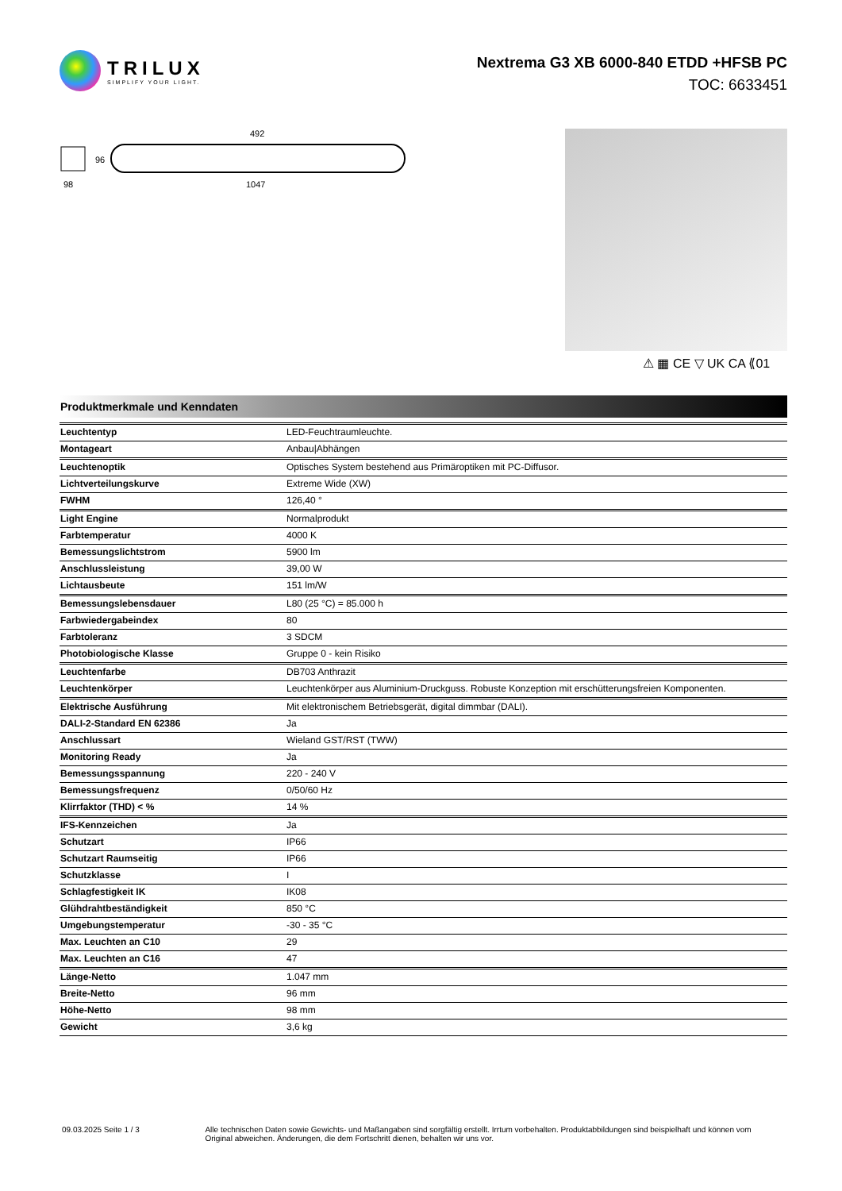TRILUX
SIMPLIFY YOUR LIGHT.
Nextrema G3 XB 6000-840 ETDD +HFSB PC
TOC: 6633451
492
1047
98
96
⚠ ▦ CE ▽ UK CA ⟪01
Produktmerkmale und Kenndaten
| Leuchtentyp | LED-Feuchtraumleuchte. |
| Montageart | Anbau/Abhängen |
| Leuchtenoptik | Optisches System bestehend aus Primäroptiken mit PC-Diffusor. |
| Lichtverteilungskurve | Extreme Wide (XW) |
| FWHM | 126,40 ° |
| Light Engine | Normalprodukt |
| Farbtemperatur | 4000 K |
| Bemessungslichtstrom | 5900 lm |
| Anschlussleistung | 39,00 W |
| Lichtausbeute | 151 lm/W |
| Bemessungslebensdauer | L80 (25 °C) = 85.000 h |
| Farbwiedergabeindex | 80 |
| Farbtoleranz | 3 SDCM |
| Photobiologische Klasse | Gruppe 0 - kein Risiko |
| Leuchtenfarbe | DB703 Anthrazit |
| Leuchtenkörper | Leuchtenkörper aus Aluminium-Druckguss. Robuste Konzeption mit erschütterungsfreien Komponenten. |
| Elektrische Ausführung | Mit elektronischem Betriebsgerät, digital dimmbar (DALI). |
| DALI-2-Standard EN 62386 | Ja |
| Anschlussart | Wieland GST/RST (TWW) |
| Monitoring Ready | Ja |
| Bemessungsspannung | 220 - 240 V |
| Bemessungsfrequenz | 0/50/60 Hz |
| Klirrfaktor (THD) < % | 14 % |
| IFS-Kennzeichen | Ja |
| Schutzart | IP66 |
| Schutzart Raumseitig | IP66 |
| Schutzklasse | I |
| Schlagfestigkeit IK | IK08 |
| Glühdrahtbeständigkeit | 850 °C |
| Umgebungstemperatur | -30 - 35 °C |
| Max. Leuchten an C10 | 29 |
| Max. Leuchten an C16 | 47 |
| Länge-Netto | 1.047 mm |
| Breite-Netto | 96 mm |
| Höhe-Netto | 98 mm |
| Gewicht | 3,6 kg |
09.03.2025 Seite 1 / 3 Alle technischen Daten sowie Gewichts- und Maßangaben sind sorgfältig erstellt. Irrtum vorbehalten. Produktabbildungen sind beispielhaft und können vom Original abweichen. Änderungen, die dem Fortschritt dienen, behalten wir uns vor.